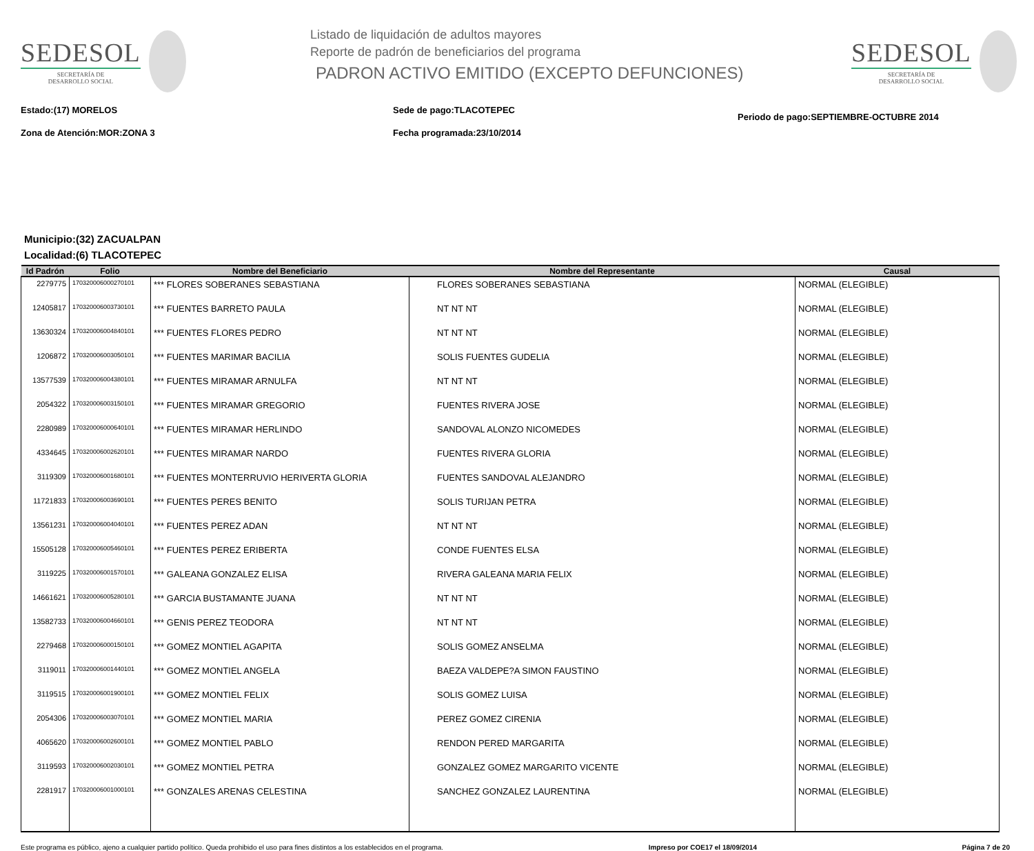SEDESOL
SECRETARÍA DE
DESARROLLO SOCIAL
Listado de liquidación de adultos mayores
Reporte de padrón de beneficiarios del programa
PADRON ACTIVO EMITIDO (EXCEPTO DEFUNCIONES)
SEDESOL
SECRETARÍA DE
DESARROLLO SOCIAL
Estado:(17) MORELOS
Zona de Atención:MOR:ZONA 3
Sede de pago:TLACOTEPEC
Fecha programada:23/10/2014
Periodo de pago:SEPTIEMBRE-OCTUBRE 2014
Municipio:(32) ZACUALPAN
Localidad:(6) TLACOTEPEC
| Id Padrón | Folio | Nombre del Beneficiario | Nombre del Representante | Causal |
| --- | --- | --- | --- | --- |
| 2279775 | 170320006000270101 | *** FLORES SOBERANES SEBASTIANA | FLORES SOBERANES SEBASTIANA | NORMAL (ELEGIBLE) |
| 12405817 | 170320006003730101 | *** FUENTES BARRETO PAULA | NT NT NT | NORMAL (ELEGIBLE) |
| 13630324 | 170320006004840101 | *** FUENTES FLORES PEDRO | NT NT NT | NORMAL (ELEGIBLE) |
| 1206872 | 170320006003050101 | *** FUENTES MARIMAR BACILIA | SOLIS FUENTES GUDELIA | NORMAL (ELEGIBLE) |
| 13577539 | 170320006004380101 | *** FUENTES MIRAMAR ARNULFA | NT NT NT | NORMAL (ELEGIBLE) |
| 2054322 | 170320006003150101 | *** FUENTES MIRAMAR GREGORIO | FUENTES RIVERA JOSE | NORMAL (ELEGIBLE) |
| 2280989 | 170320006000640101 | *** FUENTES MIRAMAR HERLINDO | SANDOVAL ALONZO NICOMEDES | NORMAL (ELEGIBLE) |
| 4334645 | 170320006002620101 | *** FUENTES MIRAMAR NARDO | FUENTES RIVERA GLORIA | NORMAL (ELEGIBLE) |
| 3119309 | 170320006001680101 | *** FUENTES MONTERRUVIO HERIVERTA GLORIA | FUENTES SANDOVAL ALEJANDRO | NORMAL (ELEGIBLE) |
| 11721833 | 170320006003690101 | *** FUENTES PERES BENITO | SOLIS TURIJAN PETRA | NORMAL (ELEGIBLE) |
| 13561231 | 170320006004040101 | *** FUENTES PEREZ ADAN | NT NT NT | NORMAL (ELEGIBLE) |
| 15505128 | 170320006005460101 | *** FUENTES PEREZ ERIBERTA | CONDE FUENTES ELSA | NORMAL (ELEGIBLE) |
| 3119225 | 170320006001570101 | *** GALEANA GONZALEZ ELISA | RIVERA GALEANA MARIA FELIX | NORMAL (ELEGIBLE) |
| 14661621 | 170320006005280101 | *** GARCIA BUSTAMANTE JUANA | NT NT NT | NORMAL (ELEGIBLE) |
| 13582733 | 170320006004660101 | *** GENIS PEREZ TEODORA | NT NT NT | NORMAL (ELEGIBLE) |
| 2279468 | 170320006000150101 | *** GOMEZ MONTIEL AGAPITA | SOLIS GOMEZ ANSELMA | NORMAL (ELEGIBLE) |
| 3119011 | 170320006001440101 | *** GOMEZ MONTIEL ANGELA | BAEZA VALDEPE?A SIMON FAUSTINO | NORMAL (ELEGIBLE) |
| 3119515 | 170320006001900101 | *** GOMEZ MONTIEL FELIX | SOLIS GOMEZ LUISA | NORMAL (ELEGIBLE) |
| 2054306 | 170320006003070101 | *** GOMEZ MONTIEL MARIA | PEREZ GOMEZ CIRENIA | NORMAL (ELEGIBLE) |
| 4065620 | 170320006002600101 | *** GOMEZ MONTIEL PABLO | RENDON PERED MARGARITA | NORMAL (ELEGIBLE) |
| 3119593 | 170320006002030101 | *** GOMEZ MONTIEL PETRA | GONZALEZ GOMEZ MARGARITO VICENTE | NORMAL (ELEGIBLE) |
| 2281917 | 170320006001000101 | *** GONZALES ARENAS CELESTINA | SANCHEZ GONZALEZ LAURENTINA | NORMAL (ELEGIBLE) |
Este programa es público, ajeno a cualquier partido político. Queda prohibido el uso para fines distintos a los establecidos en el programa. Impreso por COE17 el 18/09/2014 Página 7 de 20